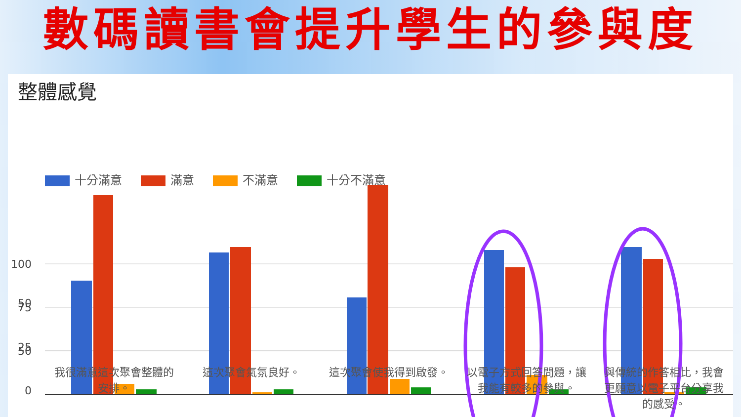數碼讀書會提升學生的參與度
整體感覺
十分滿意 滿意 不滿意 十分不滿意
100
75
50
50
25
0
我很滿意這次聚會整體的安排。
這次聚會氣氛良好。 這次聚會使我得到啟發。
以電子方式回答問題，讓我能有較多的參與。
與傳統的作答相比，我會更願意以電子平台分享我的感受。